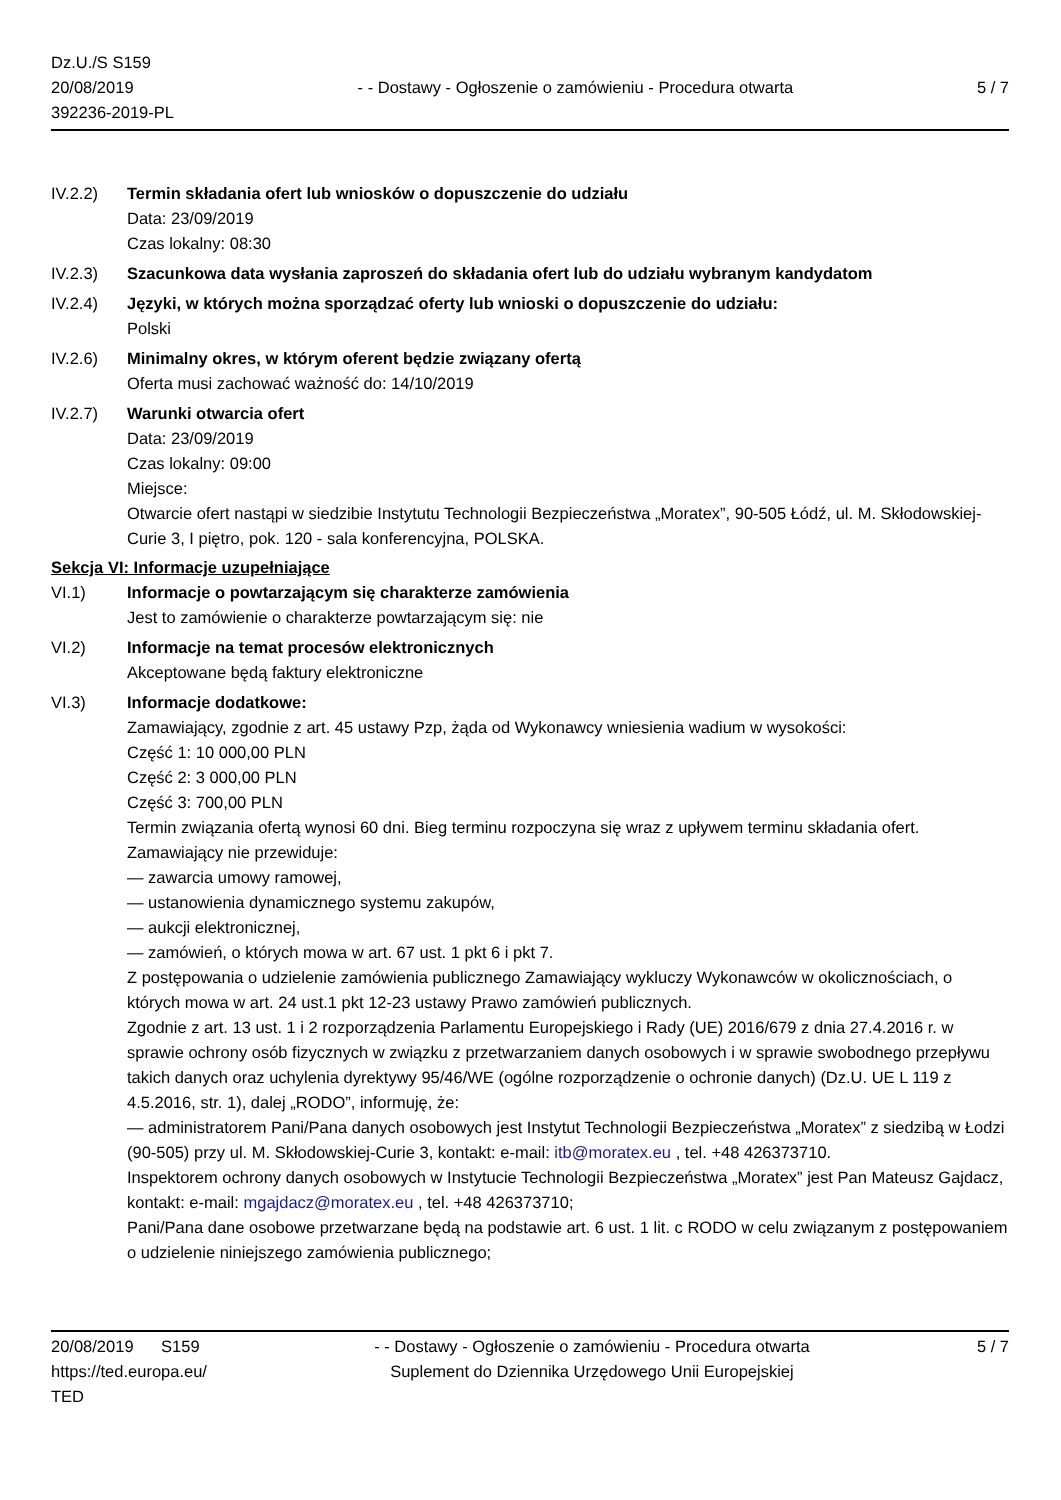Dz.U./S S159
20/08/2019
392236-2019-PL
- - Dostawy - Ogłoszenie o zamówieniu - Procedura otwarta
5 / 7
IV.2.2) Termin składania ofert lub wniosków o dopuszczenie do udziału
Data: 23/09/2019
Czas lokalny: 08:30
IV.2.3) Szacunkowa data wysłania zaproszeń do składania ofert lub do udziału wybranym kandydatom
IV.2.4) Języki, w których można sporządzać oferty lub wnioski o dopuszczenie do udziału:
Polski
IV.2.6) Minimalny okres, w którym oferent będzie związany ofertą
Oferta musi zachować ważność do: 14/10/2019
IV.2.7) Warunki otwarcia ofert
Data: 23/09/2019
Czas lokalny: 09:00
Miejsce:
Otwarcie ofert nastąpi w siedzibie Instytutu Technologii Bezpieczeństwa „Moratex”, 90-505 Łódź, ul. M. Skłodowskiej-Curie 3, I piętro, pok. 120 - sala konferencyjna, POLSKA.
Sekcja VI: Informacje uzupełniające
VI.1) Informacje o powtarzającym się charakterze zamówienia
Jest to zamówienie o charakterze powtarzającym się: nie
VI.2) Informacje na temat procesów elektronicznych
Akceptowane będą faktury elektroniczne
VI.3) Informacje dodatkowe:
Zamawiający, zgodnie z art. 45 ustawy Pzp, żąda od Wykonawcy wniesienia wadium w wysokości:
Część 1: 10 000,00 PLN
Część 2: 3 000,00 PLN
Część 3: 700,00 PLN
Termin związania ofertą wynosi 60 dni. Bieg terminu rozpoczyna się wraz z upływem terminu składania ofert.
Zamawiający nie przewiduje:
— zawarcia umowy ramowej,
— ustanowienia dynamicznego systemu zakupów,
— aukcji elektronicznej,
— zamówień, o których mowa w art. 67 ust. 1 pkt 6 i pkt 7.
Z postępowania o udzielenie zamówienia publicznego Zamawiający wykluczy Wykonawców w okolicznościach, o których mowa w art. 24 ust.1 pkt 12-23 ustawy Prawo zamówień publicznych.
Zgodnie z art. 13 ust. 1 i 2 rozporządzenia Parlamentu Europejskiego i Rady (UE) 2016/679 z dnia 27.4.2016 r. w sprawie ochrony osób fizycznych w związku z przetwarzaniem danych osobowych i w sprawie swobodnego przepływu takich danych oraz uchylenia dyrektywy 95/46/WE (ogólne rozporządzenie o ochronie danych) (Dz.U. UE L 119 z 4.5.2016, str. 1), dalej „RODO”, informuję, że:
— administratorem Pani/Pana danych osobowych jest Instytut Technologii Bezpieczeństwa „Moratex” z siedzibą w Łodzi (90-505) przy ul. M. Skłodowskiej-Curie 3, kontakt: e-mail: itb@moratex.eu , tel. +48 426373710.
Inspektorem ochrony danych osobowych w Instytucie Technologii Bezpieczeństwa „Moratex” jest Pan Mateusz Gajdacz, kontakt: e-mail: mgajdacz@moratex.eu , tel. +48 426373710;
Pani/Pana dane osobowe przetwarzane będą na podstawie art. 6 ust. 1 lit. c RODO w celu związanym z postępowaniem o udzielenie niniejszego zamówienia publicznego;
20/08/2019 S159
https://ted.europa.eu/
TED
- - Dostawy - Ogłoszenie o zamówieniu - Procedura otwarta
Suplement do Dziennika Urzędowego Unii Europejskiej
5 / 7